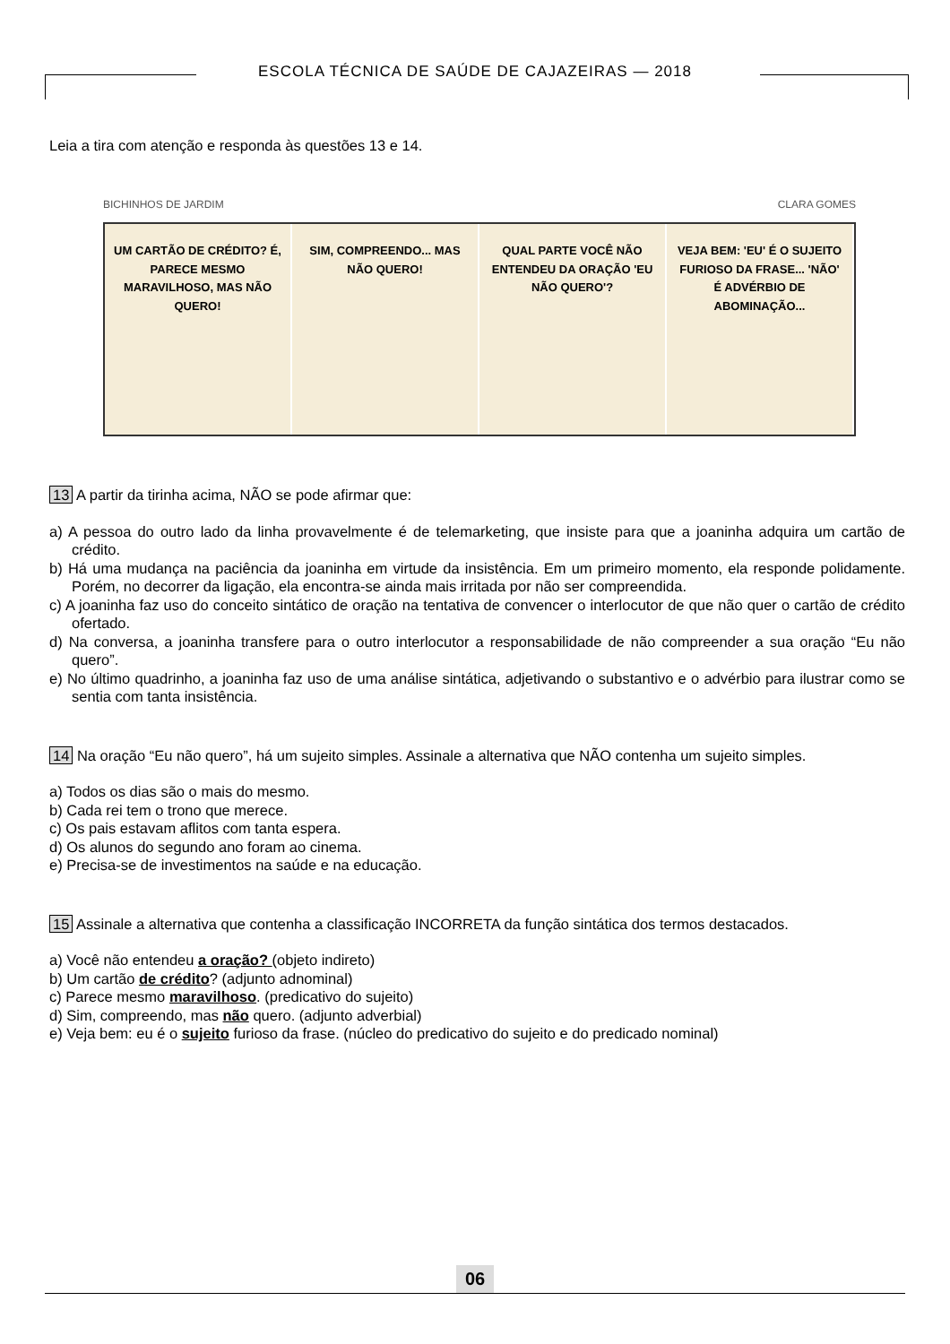ESCOLA TÉCNICA DE SAÚDE DE CAJAZEIRAS — 2018
Leia a tira com atenção e responda às questões 13 e 14.
BICHINHOS DE JARDIM CLARA GOMES
UM CARTÃO DE CRÉDITO? É, PARECE MESMO MARAVILHOSO, MAS NÃO QUERO!
SIM, COMPREENDO... MAS NÃO QUERO!
QUAL PARTE VOCÊ NÃO ENTENDEU DA ORAÇÃO 'EU NÃO QUERO'?
VEJA BEM: 'EU' É O SUJEITO FURIOSO DA FRASE... 'NÃO' É ADVÉRBIO DE ABOMINAÇÃO...
13 A partir da tirinha acima, NÃO se pode afirmar que:
a) A pessoa do outro lado da linha provavelmente é de telemarketing, que insiste para que a joaninha adquira um cartão de crédito.
b) Há uma mudança na paciência da joaninha em virtude da insistência. Em um primeiro momento, ela responde polidamente. Porém, no decorrer da ligação, ela encontra-se ainda mais irritada por não ser compreendida.
c) A joaninha faz uso do conceito sintático de oração na tentativa de convencer o interlocutor de que não quer o cartão de crédito ofertado.
d) Na conversa, a joaninha transfere para o outro interlocutor a responsabilidade de não compreender a sua oração “Eu não quero”.
e) No último quadrinho, a joaninha faz uso de uma análise sintática, adjetivando o substantivo e o advérbio para ilustrar como se sentia com tanta insistência.
14 Na oração “Eu não quero”, há um sujeito simples. Assinale a alternativa que NÃO contenha um sujeito simples.
a) Todos os dias são o mais do mesmo.
b) Cada rei tem o trono que merece.
c) Os pais estavam aflitos com tanta espera.
d) Os alunos do segundo ano foram ao cinema.
e) Precisa-se de investimentos na saúde e na educação.
15 Assinale a alternativa que contenha a classificação INCORRETA da função sintática dos termos destacados.
a) Você não entendeu a oração? (objeto indireto)
b) Um cartão de crédito? (adjunto adnominal)
c) Parece mesmo maravilhoso. (predicativo do sujeito)
d) Sim, compreendo, mas não quero. (adjunto adverbial)
e) Veja bem: eu é o sujeito furioso da frase. (núcleo do predicativo do sujeito e do predicado nominal)
06